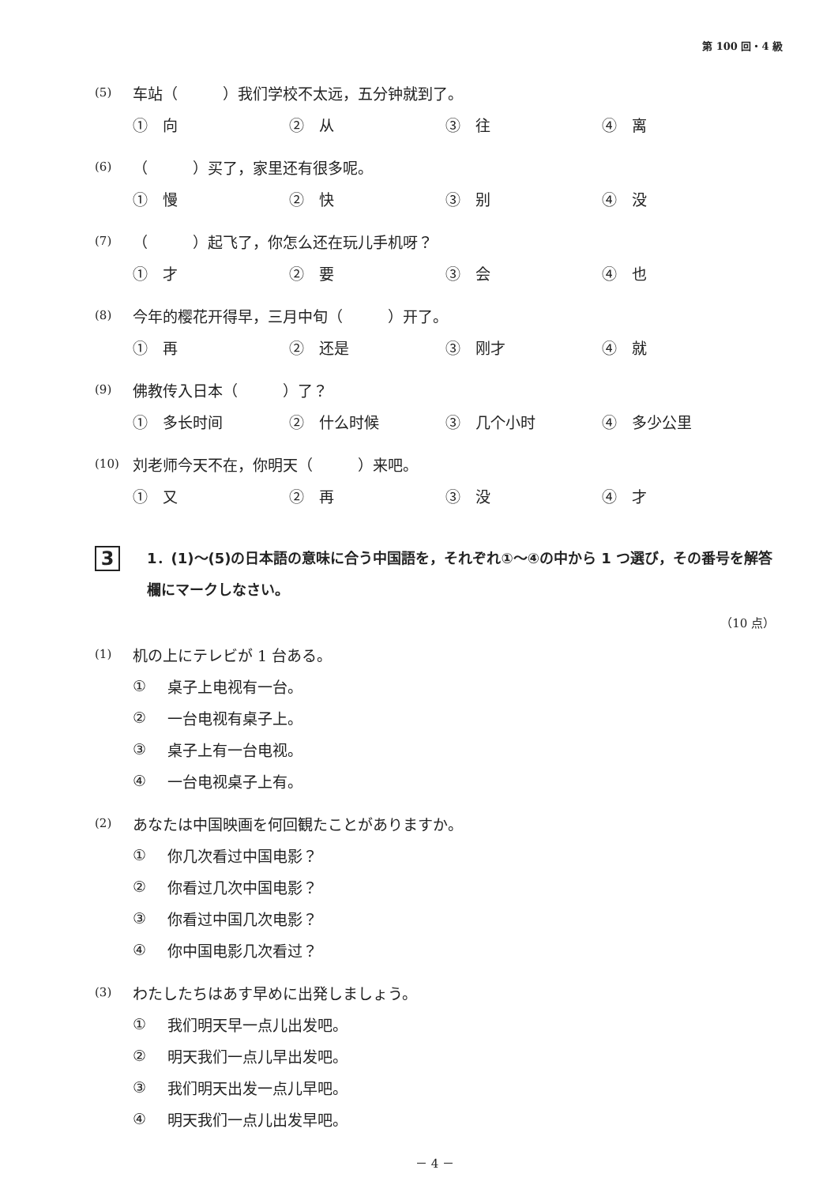第 100 回・4 級
(5) 车站（　　　）我们学校不太远，五分钟就到了。
①　向 ②　从 ③　往 ④　离
(6) （　　　）买了，家里还有很多呢。
①　慢 ②　快 ③　别 ④　没
(7) （　　　）起飞了，你怎么还在玩儿手机呀？
①　才 ②　要 ③　会 ④　也
(8) 今年的樱花开得早，三月中旬（　　　）开了。
①　再 ②　还是 ③　刚才 ④　就
(9) 佛教传入日本（　　　）了？
①　多长时间 ②　什么时候 ③　几个小时 ④　多少公里
(10) 刘老师今天不在，你明天（　　　）来吧。
①　又 ②　再 ③　没 ④　才
3
1．(1)～(5)の日本語の意味に合う中国語を，それぞれ①～④の中から 1 つ選び，その番号を解答欄にマークしなさい。
（10 点）
(1) 机の上にテレビが 1 台ある。
① 桌子上电视有一台。
② 一台电视有桌子上。
③ 桌子上有一台电视。
④ 一台电视桌子上有。
(2) あなたは中国映画を何回観たことがありますか。
① 你几次看过中国电影？
② 你看过几次中国电影？
③ 你看过中国几次电影？
④ 你中国电影几次看过？
(3) わたしたちはあす早めに出発しましょう。
① 我们明天早一点儿出发吧。
② 明天我们一点儿早出发吧。
③ 我们明天出发一点儿早吧。
④ 明天我们一点儿出发早吧。
－ 4 －